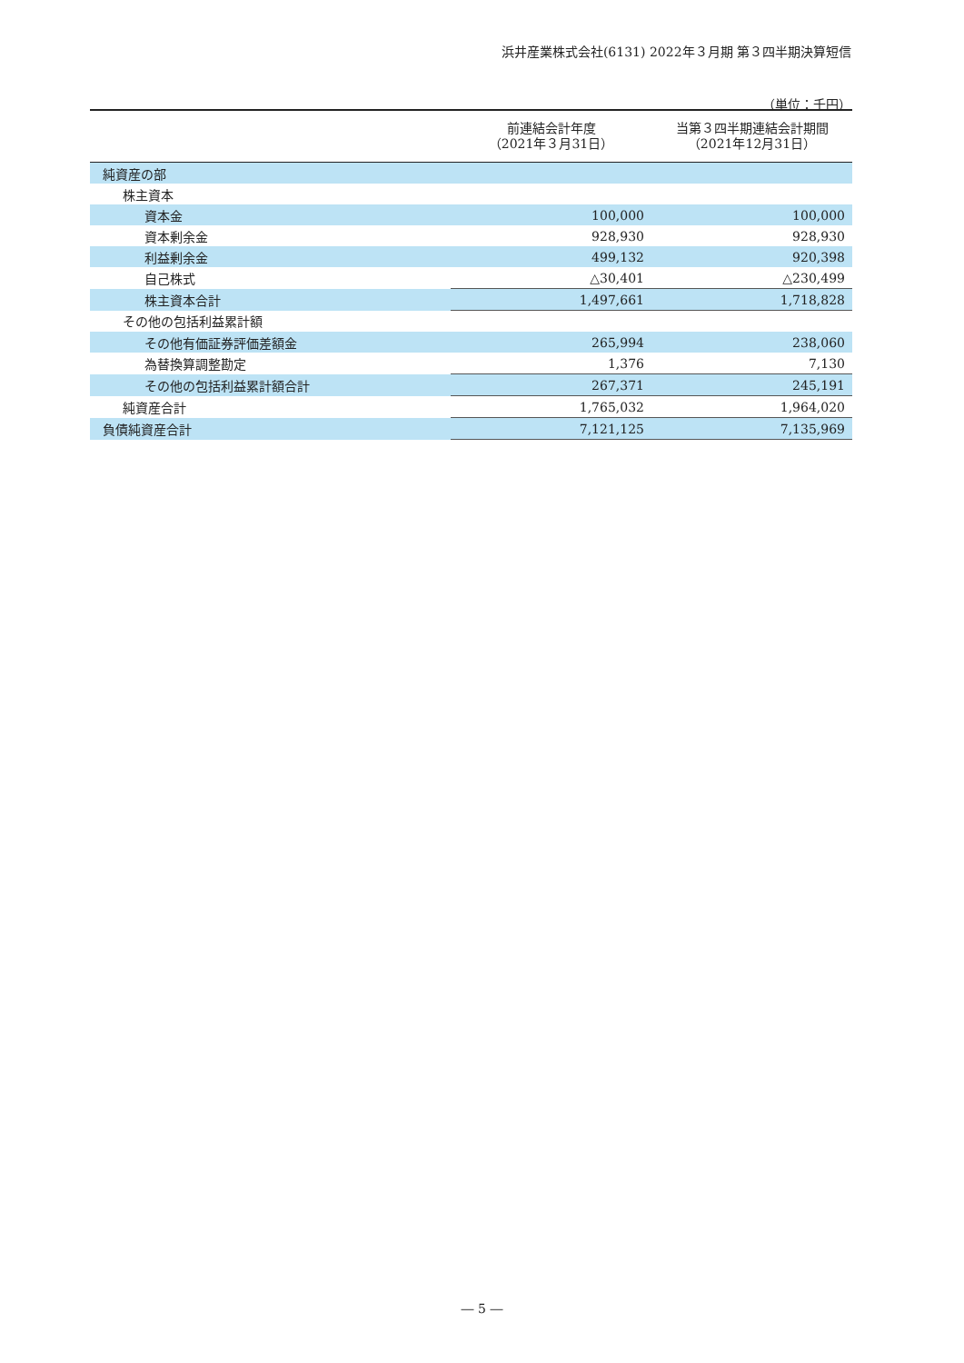浜井産業株式会社(6131) 2022年３月期 第３四半期決算短信
（単位：千円）
| | 前連結会計年度 （2021年３月31日） | 当第３四半期連結会計期間 （2021年12月31日） |
| --- | --- | --- |
| 純資産の部 | | |
| 株主資本 | | |
| 資本金 | 100,000 | 100,000 |
| 資本剰余金 | 928,930 | 928,930 |
| 利益剰余金 | 499,132 | 920,398 |
| 自己株式 | △30,401 | △230,499 |
| 株主資本合計 | 1,497,661 | 1,718,828 |
| その他の包括利益累計額 | | |
| その他有価証券評価差額金 | 265,994 | 238,060 |
| 為替換算調整勘定 | 1,376 | 7,130 |
| その他の包括利益累計額合計 | 267,371 | 245,191 |
| 純資産合計 | 1,765,032 | 1,964,020 |
| 負債純資産合計 | 7,121,125 | 7,135,969 |
― 5 ―